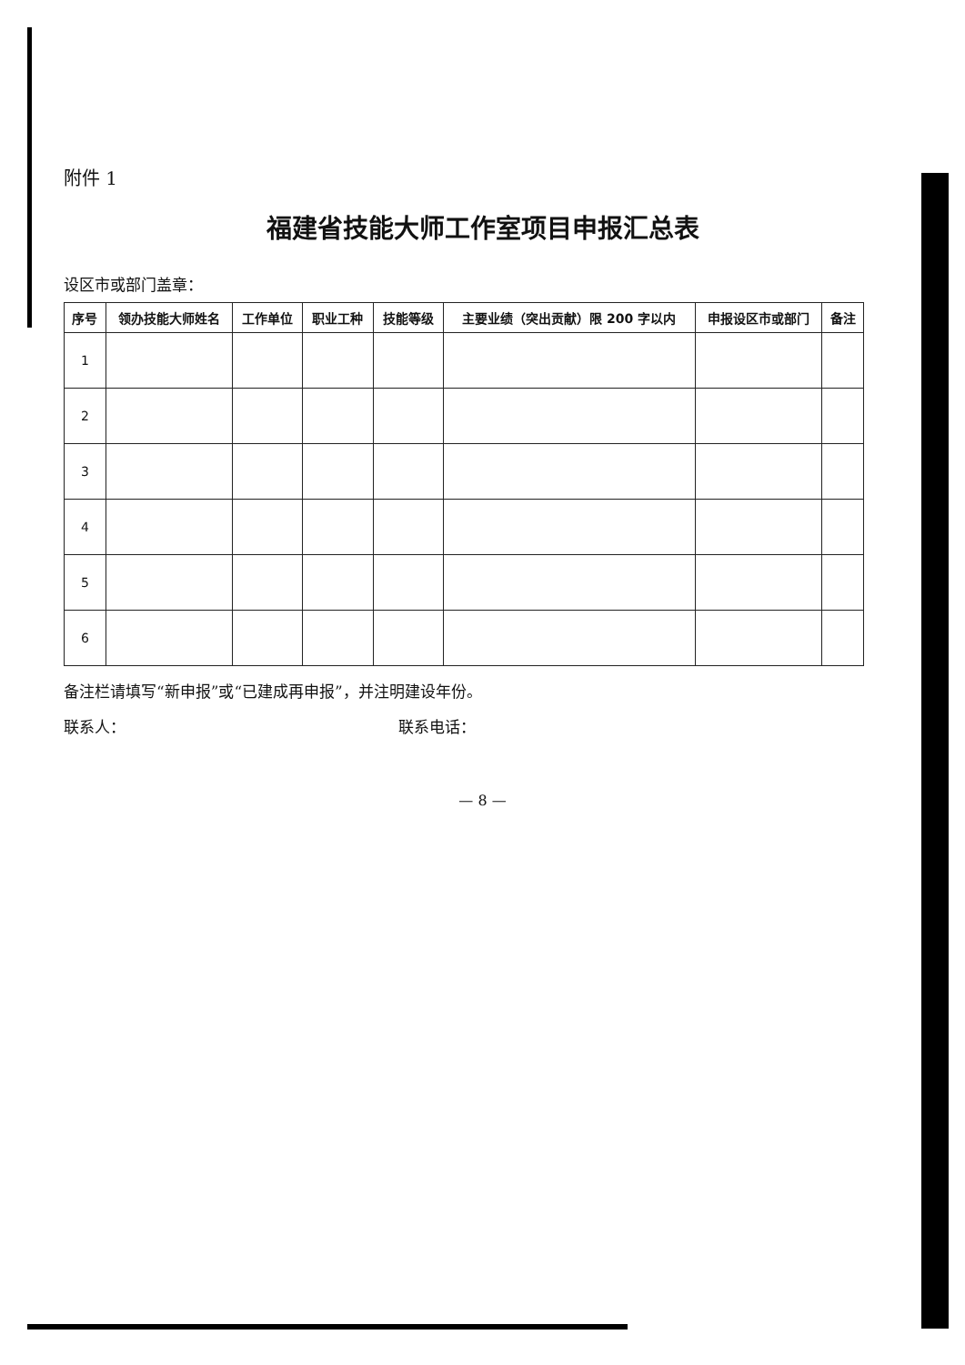附件 1
福建省技能大师工作室项目申报汇总表
设区市或部门盖章：
| 序号 | 领办技能大师姓名 | 工作单位 | 职业工种 | 技能等级 | 主要业绩（突出贡献）限 200 字以内 | 申报设区市或部门 | 备注 |
| --- | --- | --- | --- | --- | --- | --- | --- |
| 1 | | | | | | | |
| 2 | | | | | | | |
| 3 | | | | | | | |
| 4 | | | | | | | |
| 5 | | | | | | | |
| 6 | | | | | | | |
备注栏请填写“新申报”或“已建成再申报”，并注明建设年份。
联系人： 联系电话：
— 8 —